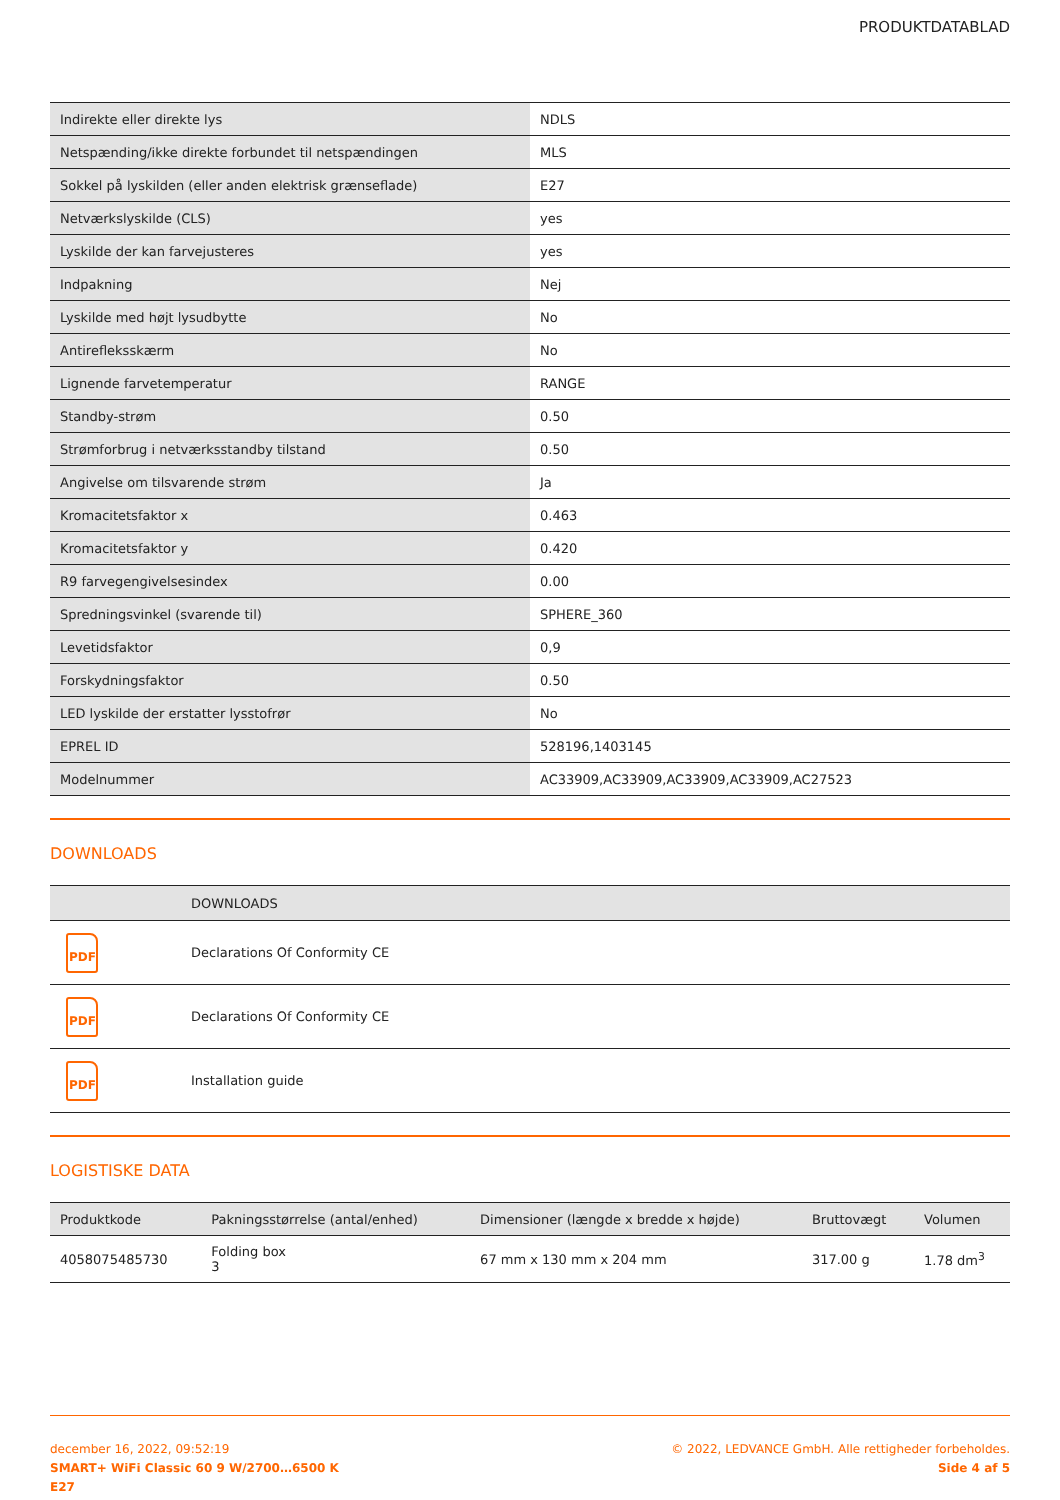PRODUKTDATABLAD
| Indirekte eller direkte lys | NDLS |
| Netspænding/ikke direkte forbundet til netspændingen | MLS |
| Sokkel på lyskilden (eller anden elektrisk grænseflade) | E27 |
| Netværkslyskilde (CLS) | yes |
| Lyskilde der kan farvejusteres | yes |
| Indpakning | Nej |
| Lyskilde med højt lysudbytte | No |
| Antirefleksskærm | No |
| Lignende farvetemperatur | RANGE |
| Standby-strøm | 0.50 |
| Strømforbrug i netværksstandby tilstand | 0.50 |
| Angivelse om tilsvarende strøm | Ja |
| Kromacitetsfaktor x | 0.463 |
| Kromacitetsfaktor y | 0.420 |
| R9 farvegengivelsesindex | 0.00 |
| Spredningsvinkel (svarende til) | SPHERE_360 |
| Levetidsfaktor | 0,9 |
| Forskydningsfaktor | 0.50 |
| LED lyskilde der erstatter lysstofrør | No |
| EPREL ID | 528196,1403145 |
| Modelnummer | AC33909,AC33909,AC33909,AC33909,AC27523 |
DOWNLOADS
| | DOWNLOADS |
| --- | --- |
| PDF | Declarations Of Conformity CE |
| PDF | Declarations Of Conformity CE |
| PDF | Installation guide |
LOGISTISKE DATA
| Produktkode | Pakningsstørrelse (antal/enhed) | Dimensioner (længde x bredde x højde) | Bruttovægt | Volumen |
| --- | --- | --- | --- | --- |
| 4058075485730 | Folding box 3 | 67 mm x 130 mm x 204 mm | 317.00 g | 1.78 dm<sup>3</sup> |
december 16, 2022, 09:52:19
SMART+ WiFi Classic 60 9 W/2700…6500 K
E27
© 2022, LEDVANCE GmbH. Alle rettigheder forbeholdes.
Side 4 af 5